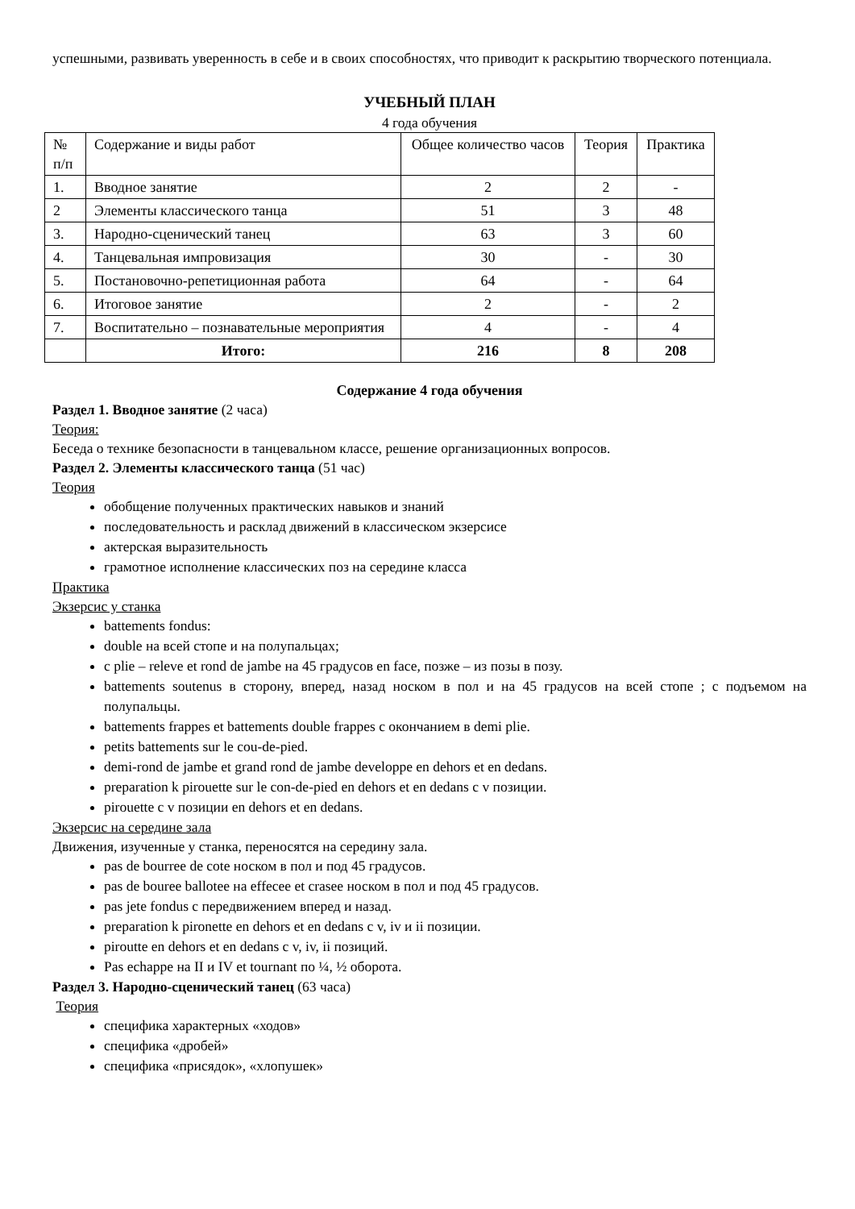успешными, развивать уверенность в себе и в своих способностях, что приводит к раскрытию творческого потенциала.
УЧЕБНЫЙ ПЛАН
4 года обучения
| № п/п | Содержание и виды работ | Общее количество часов | Теория | Практика |
| 1. | Вводное занятие | 2 | 2 | - |
| 2 | Элементы классического танца | 51 | 3 | 48 |
| 3. | Народно-сценический танец | 63 | 3 | 60 |
| 4. | Танцевальная импровизация | 30 | - | 30 |
| 5. | Постановочно-репетиционная работа | 64 | - | 64 |
| 6. | Итоговое занятие | 2 | - | 2 |
| 7. | Воспитательно – познавательные мероприятия | 4 | - | 4 |
| | Итого: | 216 | 8 | 208 |
Содержание 4 года обучения
Раздел 1. Вводное занятие (2 часа)
Теория:
Беседа о технике безопасности в танцевальном классе, решение организационных вопросов.
Раздел 2. Элементы классического танца (51 час)
Теория
обобщение полученных практических навыков и знаний
последовательность и расклад движений в классическом экзерсисе
актерская выразительность
грамотное исполнение классических поз на середине класса
Практика
Экзерсис у станка
battements fondus:
double на всей стопе и на полупальцах;
с plie – releve et rond de jambe на 45 градусов en face, позже – из позы в позу.
battements soutenus в сторону, вперед, назад носком в пол и на 45 градусов на всей стопе ; с подъемом на полупальцы.
battements frappes et battements double frappes с окончанием в demi plie.
petits battements sur le cou-de-pied.
demi-rond de jambe et grand rond de jambe developpe en dehors et en dedans.
preparation k pirouette sur le con-de-pied en dehors et en dedans с v позиции.
pirouette с v позиции en dehors et en dedans.
Экзерсис на середине зала
Движения, изученные у станка, переносятся на середину зала.
pas de bourree de cote носком в пол и под 45 градусов.
pas de bouree ballotee на effecee et crasee носком в пол и под 45 градусов.
pas jete fondus с передвижением вперед и назад.
preparation k pironette en dehors et en dedans с v, iv и ii позиции.
piroutte en dehors et en dedans с v, iv, ii позиций.
Pas echappe на II и IV et tournant по ¼, ½ оборота.
Раздел 3. Народно-сценический танец (63 часа)
Теория
специфика характерных «ходов»
специфика «дробей»
специфика «присядок», «хлопушек»